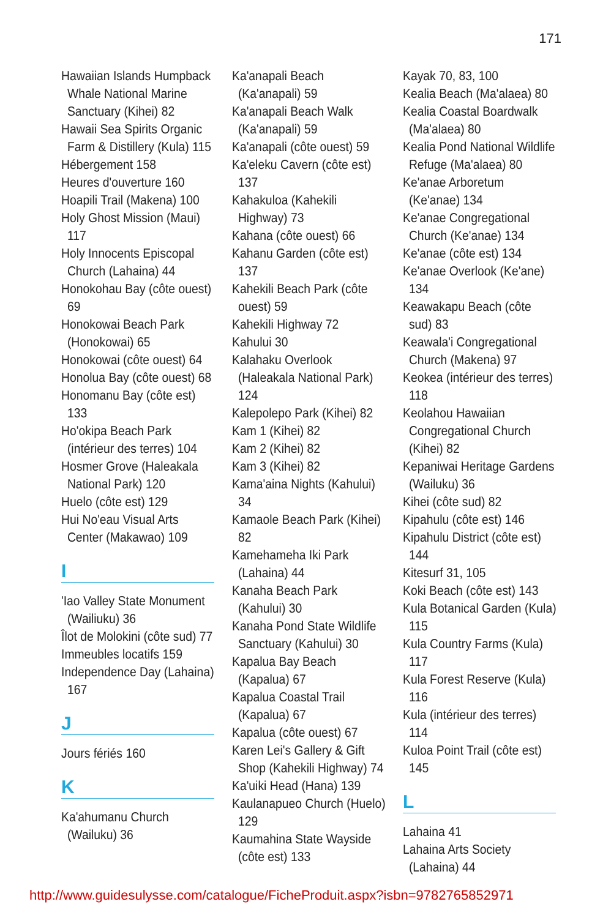171
Hawaiian Islands Humpback Whale National Marine Sanctuary (Kihei) 82
Hawaii Sea Spirits Organic Farm & Distillery (Kula) 115
Hébergement 158
Heures d'ouverture 160
Hoapili Trail (Makena) 100
Holy Ghost Mission (Maui) 117
Holy Innocents Episcopal Church (Lahaina) 44
Honokohau Bay (côte ouest) 69
Honokowai Beach Park (Honokowai) 65
Honokowai (côte ouest) 64
Honolua Bay (côte ouest) 68
Honomanu Bay (côte est) 133
Ho'okipa Beach Park (intérieur des terres) 104
Hosmer Grove (Haleakala National Park) 120
Huelo (côte est) 129
Hui No'eau Visual Arts Center (Makawao) 109
I
'Iao Valley State Monument (Wailiuku) 36
Îlot de Molokini (côte sud) 77
Immeubles locatifs 159
Independence Day (Lahaina) 167
J
Jours fériés 160
K
Ka'ahumanu Church (Wailuku) 36
Ka'anapali Beach (Ka'anapali) 59
Ka'anapali Beach Walk (Ka'anapali) 59
Ka'anapali (côte ouest) 59
Ka'eleku Cavern (côte est) 137
Kahakuloa (Kahekili Highway) 73
Kahana (côte ouest) 66
Kahanu Garden (côte est) 137
Kahekili Beach Park (côte ouest) 59
Kahekili Highway 72
Kahului 30
Kalahaku Overlook (Haleakala National Park) 124
Kalepolepo Park (Kihei) 82
Kam 1 (Kihei) 82
Kam 2 (Kihei) 82
Kam 3 (Kihei) 82
Kama'aina Nights (Kahului) 34
Kamaole Beach Park (Kihei) 82
Kamehameha Iki Park (Lahaina) 44
Kanaha Beach Park (Kahului) 30
Kanaha Pond State Wildlife Sanctuary (Kahului) 30
Kapalua Bay Beach (Kapalua) 67
Kapalua Coastal Trail (Kapalua) 67
Kapalua (côte ouest) 67
Karen Lei's Gallery & Gift Shop (Kahekili Highway) 74
Ka'uiki Head (Hana) 139
Kaulanapueo Church (Huelo) 129
Kaumahina State Wayside (côte est) 133
Kayak 70, 83, 100
Kealia Beach (Ma'alaea) 80
Kealia Coastal Boardwalk (Ma'alaea) 80
Kealia Pond National Wildlife Refuge (Ma'alaea) 80
Ke'anae Arboretum (Ke'anae) 134
Ke'anae Congregational Church (Ke'anae) 134
Ke'anae (côte est) 134
Ke'anae Overlook (Ke'ane) 134
Keawakapu Beach (côte sud) 83
Keawala'i Congregational Church (Makena) 97
Keokea (intérieur des terres) 118
Keolahou Hawaiian Congregational Church (Kihei) 82
Kepaniwai Heritage Gardens (Wailuku) 36
Kihei (côte sud) 82
Kipahulu (côte est) 146
Kipahulu District (côte est) 144
Kitesurf 31, 105
Koki Beach (côte est) 143
Kula Botanical Garden (Kula) 115
Kula Country Farms (Kula) 117
Kula Forest Reserve (Kula) 116
Kula (intérieur des terres) 114
Kuloa Point Trail (côte est) 145
L
Lahaina 41
Lahaina Arts Society (Lahaina) 44
http://www.guidesulysse.com/catalogue/FicheProduit.aspx?isbn=9782765852971